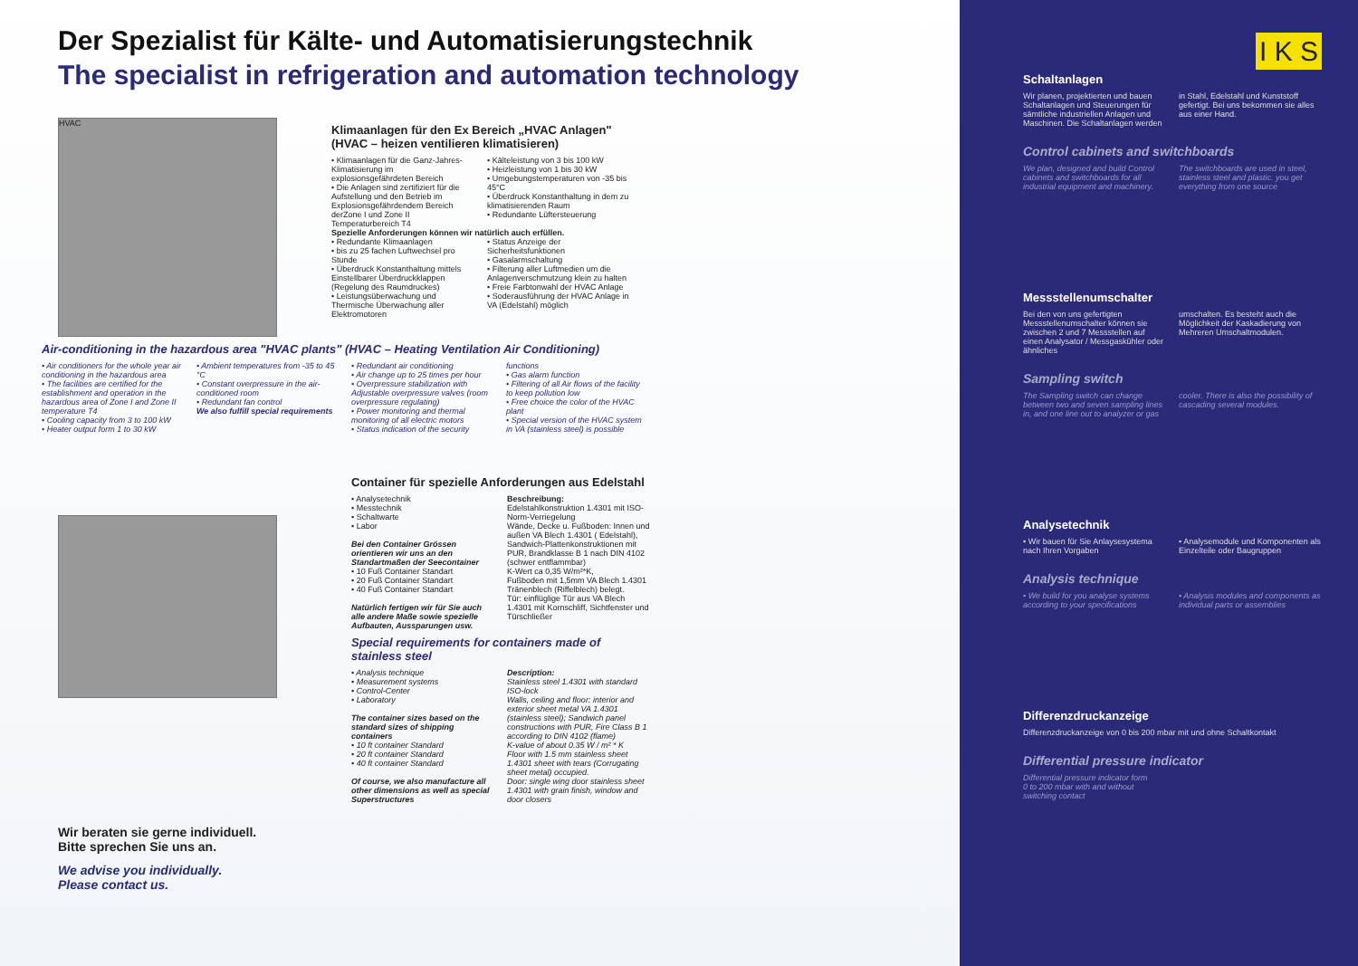Der Spezialist für Kälte- und Automatisierungstechnik
The specialist in refrigeration and automation technology
HVAC
Klimaanlagen für den Ex Bereich „HVAC Anlagen" (HVAC – heizen ventilieren klimatisieren)
• Klimaanlagen für die Ganz-Jahres-Klimatisierung im explosionsgefährdeten Bereich
• Die Anlagen sind zertifiziert für die Aufstellung und den Betrieb im Explosionsgefährdendem Bereich derZone I und Zone II Temperaturbereich T4
• Kälteleistung von 3 bis 100 kW
• Heizleistung von 1 bis 30 kW
• Umgebungstemperaturen von -35 bis 45°C
• Überdruck Konstanthaltung in dem zu klimatisierenden Raum
• Redundante Lüftersteuerung
Spezielle Anforderungen können wir natürlich auch erfüllen.
• Redundante Klimaanlagen
• bis zu 25 fachen Luftwechsel pro Stunde
• Überdruck Konstanthaltung mittels Einstellbarer Überdruckklappen (Regelung des Raumdruckes)
• Leistungsüberwachung und Thermische Überwachung aller Elektromotoren
• Status Anzeige der Sicherheitsfunktionen
• Gasalarmschaltung
• Filterung aller Luftmedien um die Anlagenverschmutzung klein zu halten
• Freie Farbtonwahl der HVAC Anlage
• Soderausführung der HVAC Anlage in VA (Edelstahl) möglich
Air-conditioning in the hazardous area "HVAC plants" (HVAC – Heating Ventilation Air Conditioning)
• Air conditioners for the whole year air conditioning in the hazardous area
• The facilities are certified for the establishment and operation in the hazardous area of Zone I and Zone II temperature T4
• Cooling capacity from 3 to 100 kW
• Heater output form 1 to 30 kW
• Ambient temperatures from -35 to 45 °C
• Constant overpressure in the air-conditioned room
• Redundant fan control
We also fulfill special requirements
• Redundant air conditioning
• Air change up to 25 times per hour
• Overpressure stabilization with Adjustable overpressure valves (room overpressure regulating)
• Power monitoring and thermal monitoring of all electric motors
• Status indication of the security
functions
• Gas alarm function
• Filtering of all Air flows of the facility to keep pollution low
• Free choice the color of the HVAC plant
• Special version of the HVAC system in VA (stainless steel) is possible
Wir beraten sie gerne individuell.
Bitte sprechen Sie uns an.
We advise you individually.
Please contact us.
Container für spezielle Anforderungen aus Edelstahl
• Analysetechnik
• Messtechnik
• Schaltwarte
• Labor
Bei den Container Grössen orientieren wir uns an den Standartmaßen der Seecontainer
• 10 Fuß Container Standart
• 20 Fuß Container Standart
• 40 Fuß Container Standart
Natürlich fertigen wir für Sie auch alle andere Maße sowie spezielle Aufbauten, Aussparungen usw.
Beschreibung:
Edelstahlkonstruktion 1.4301 mit ISO-Norm-Verriegelung
Wände, Decke u. Fußboden: Innen und außen VA Blech 1.4301 ( Edelstahl), Sandwich-Plattenkonstruktionen mit PUR, Brandklasse B 1 nach DIN 4102 (schwer entflammbar)
K-Wert ca 0,35 W/m²*K,
Fußboden mit 1,5mm VA Blech 1.4301 Tränenblech (Riffelblech) belegt.
Tür: einflüglige Tür aus VA Blech 1.4301 mit Kornschliff, Sichtfenster und Türschließer
Special requirements for containers made of stainless steel
• Analysis technique
• Measurement systems
• Control-Center
• Laboratory
The container sizes based on the standard sizes of shipping containers
• 10 ft container Standard
• 20 ft container Standard
• 40 ft container Standard
Of course, we also manufacture all other dimensions as well as special Superstructures
Description:
Stainless steel 1.4301 with standard ISO-lock
Walls, ceiling and floor: interior and exterior sheet metal VA 1.4301 (stainless steel); Sandwich panel constructions with PUR, Fire Class B 1 according to DIN 4102 (flame)
K-value of about 0.35 W / m² * K
Floor with 1.5 mm stainless sheet 1.4301 sheet with tears (Corrugating sheet metal) occupied.
Door: single wing door stainless sheet 1.4301 with grain finish, window and door closers
I K S
Schaltanlagen
Wir planen, projektierten und bauen Schaltanlagen und Steuerungen für sämtliche industriellen Anlagen und Maschinen. Die Schaltanlagen werden
in Stahl, Edelstahl und Kunststoff gefertigt. Bei uns bekommen sie alles aus einer Hand.
Control cabinets and switchboards
We plan, designed and build Control cabinets and switchboards for all industrial equipment and machinery.
The switchboards are used in steel, stainless steel and plastic. you get everything from one source
Messstellenumschalter
Bei den von uns gefertigten Messstellenumschalter können sie zwischen 2 und 7 Messstellen auf einen Analysator / Messgaskühler oder ähnliches
umschalten. Es besteht auch die Möglichkeit der Kaskadierung von Mehreren Umschaltmodulen.
Sampling switch
The Sampling switch can change between two and seven sampling lines in, and one line out to analyzer or gas
cooler. There is also the possibility of cascading several modules.
Analysetechnik
• Wir bauen für Sie Anlaysesystema nach Ihren Vorgaben
• Analysemodule und Komponenten als Einzelteile oder Baugruppen
Analysis technique
• We build for you analyse systems according to your specifications
• Analysis modules and components as individual parts or assemblies
Differenzdruckanzeige
Differenzdruckanzeige von 0 bis 200 mbar mit und ohne Schaltkontakt
Differential pressure indicator
Differential pressure indicator form
0 to 200 mbar with and without
switching contact